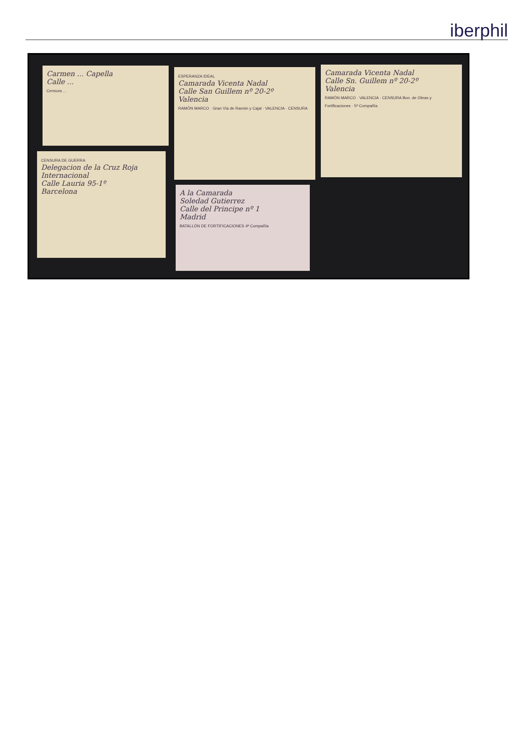iberphil
Carmen ... Capella
Calle ...
Censura ...
ESPERANZA IDEAL
Camarada Vicenta Nadal
Calle San Guillem nº 20-2º
Valencia
RAMÓN MARCO · Gran Vía de Ramón y Cajal · VALENCIA · CENSURA
Camarada Vicenta Nadal
Calle Sn. Guillem nº 20-2º
Valencia
RAMÓN MARCO · VALENCIA · CENSURA Bon. de Obras y Fortificaciones · 5ª Compañía
CENSURA DE GUERRA
Delegacion de la Cruz Roja Internacional
Calle Lauria 95-1º
Barcelona
A la Camarada
Soledad Gutierrez
Calle del Principe nº 1
Madrid
BATALLÓN DE FORTIFICACIONES 4ª Compañía